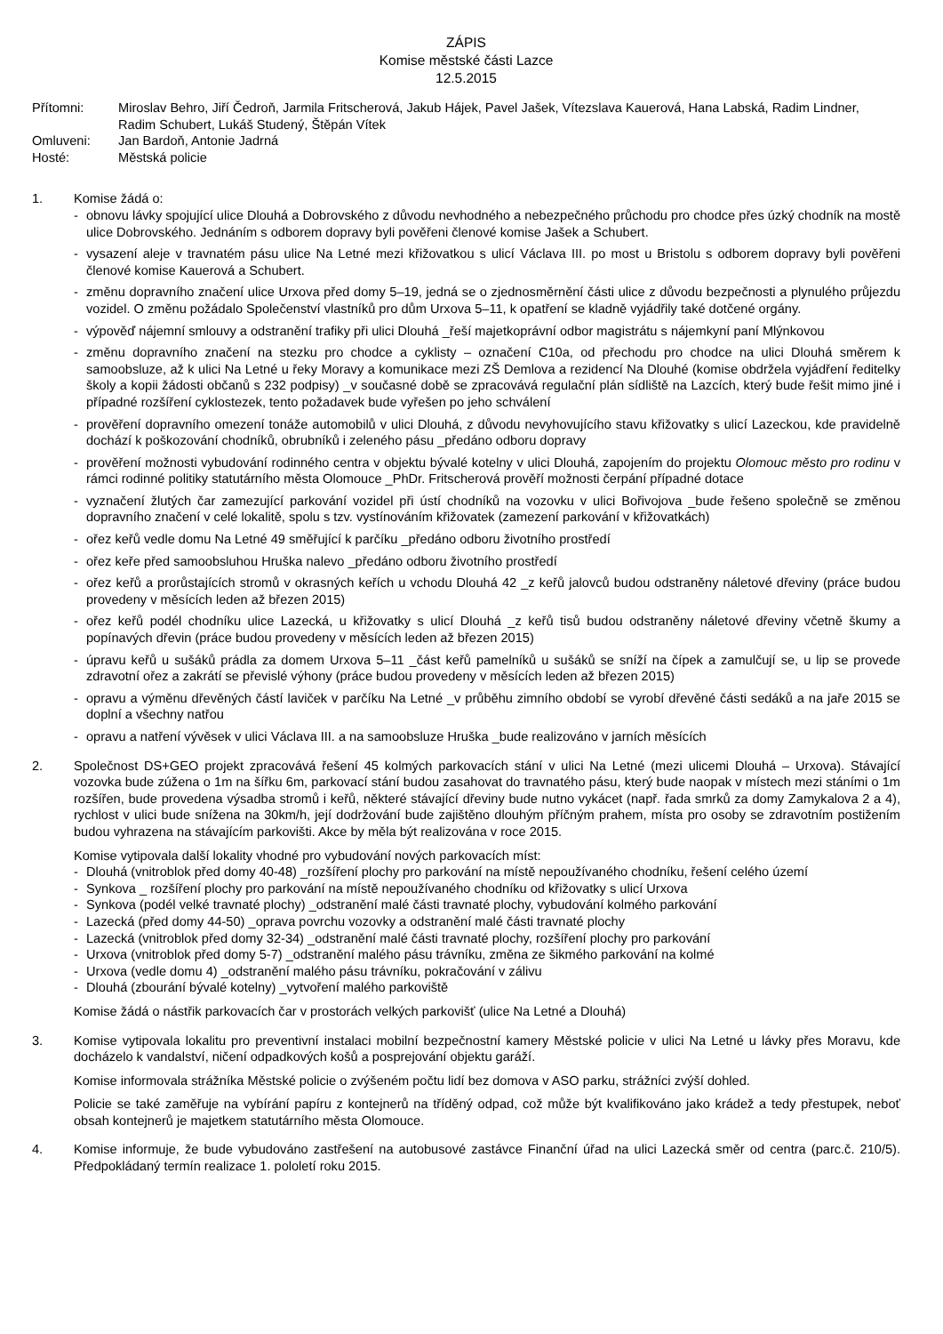ZÁPIS
Komise městské části Lazce
12.5.2015
Přítomni: Miroslav Behro, Jiří Čedroň, Jarmila Fritscherová, Jakub Hájek, Pavel Jašek, Vítezslava Kauerová, Hana Labská, Radim Lindner, Radim Schubert, Lukáš Studený, Štěpán Vítek
Omluveni: Jan Bardoň, Antonie Jadrná
Hosté: Městská policie
1. Komise žádá o:
- obnovu lávky spojující ulice Dlouhá a Dobrovského z důvodu nevhodného a nebezpečného průchodu pro chodce přes úzký chodník na mostě ulice Dobrovského. Jednáním s odborem dopravy byli pověřeni členové komise Jašek a Schubert.
- vysazení aleje v travnatém pásu ulice Na Letné mezi křižovatkou s ulicí Václava III. po most u Bristolu s odborem dopravy byli pověřeni členové komise Kauerová a Schubert.
- změnu dopravního značení ulice Urxova před domy 5–19, jedná se o zjednosměrnění části ulice z důvodu bezpečnosti a plynulého průjezdu vozidel. O změnu požádalo Společenství vlastníků pro dům Urxova 5–11, k opatření se kladně vyjádřily také dotčené orgány.
- výpověď nájemní smlouvy a odstranění trafiky při ulici Dlouhá _řeší majetkoprávní odbor magistrátu s nájemkyní paní Mlýnkovou
- změnu dopravního značení na stezku pro chodce a cyklisty – označení C10a, od přechodu pro chodce na ulici Dlouhá směrem k samoobsluze, až k ulici Na Letné u řeky Moravy a komunikace mezi ZŠ Demlova a rezidencí Na Dlouhé (komise obdržela vyjádření ředitelky školy a kopii žádosti občanů s 232 podpisy) _v současné době se zpracovává regulační plán sídliště na Lazcích, který bude řešit mimo jiné i případné rozšíření cyklostezek, tento požadavek bude vyřešen po jeho schválení
- prověření dopravního omezení tonáže automobilů v ulici Dlouhá, z důvodu nevyhovujícího stavu křižovatky s ulicí Lazeckou, kde pravidelně dochází k poškozování chodníků, obrubníků i zeleného pásu _předáno odboru dopravy
- prověření možnosti vybudování rodinného centra v objektu bývalé kotelny v ulici Dlouhá, zapojením do projektu Olomouc město pro rodinu v rámci rodinné politiky statutárního města Olomouce _PhDr. Fritscherová prověří možnosti čerpání případné dotace
- vyznačení žlutých čar zamezující parkování vozidel při ústí chodníků na vozovku v ulici Bořivojova _bude řešeno společně se změnou dopravního značení v celé lokalitě, spolu s tzv. vystínováním křižovatek (zamezení parkování v křižovatkách)
- ořez keřů vedle domu Na Letné 49 směřující k parčíku _předáno odboru životního prostředí
- ořez keře před samoobsluhou Hruška nalevo _předáno odboru životního prostředí
- ořez keřů a prorůstajících stromů v okrasných keřích u vchodu Dlouhá 42 _z keřů jalovců budou odstraněny náletové dřeviny (práce budou provedeny v měsících leden až březen 2015)
- ořez keřů podél chodníku ulice Lazecká, u křižovatky s ulicí Dlouhá _z keřů tisů budou odstraněny náletové dřeviny včetně škumy a popínavých dřevin (práce budou provedeny v měsících leden až březen 2015)
- úpravu keřů u sušáků prádla za domem Urxova 5–11 _část keřů pamelníků u sušáků se sníží na čípek a zamulčují se, u lip se provede zdravotní ořez a zakrátí se převislé výhony (práce budou provedeny v měsících leden až březen 2015)
- opravu a výměnu dřevěných částí laviček v parčíku Na Letné _v průběhu zimního období se vyrobí dřevěné části sedáků a na jaře 2015 se doplní a všechny natřou
- opravu a natření vývěsek v ulici Václava III. a na samoobsluze Hruška _bude realizováno v jarních měsících
2. Společnost DS+GEO projekt zpracovává řešení 45 kolmých parkovacích stání v ulici Na Letné (mezi ulicemi Dlouhá – Urxova). Stávající vozovka bude zúžena o 1m na šířku 6m, parkovací stání budou zasahovat do travnatého pásu, který bude naopak v místech mezi stáními o 1m rozšířen, bude provedena výsadba stromů i keřů, některé stávající dřeviny bude nutno vykácet (např. řada smrků za domy Zamykalova 2 a 4), rychlost v ulici bude snížena na 30km/h, její dodržování bude zajištěno dlouhým příčným prahem, místa pro osoby se zdravotním postižením budou vyhrazena na stávajícím parkovišti. Akce by měla být realizována v roce 2015.
Komise vytipovala další lokality vhodné pro vybudování nových parkovacích míst:
- Dlouhá (vnitroblok před domy 40-48) _rozšíření plochy pro parkování na místě nepoužívaného chodníku, řešení celého území
- Synkova _ rozšíření plochy pro parkování na místě nepoužívaného chodníku od křižovatky s ulicí Urxova
- Synkova (podél velké travnaté plochy) _odstranění malé části travnaté plochy, vybudování kolmého parkování
- Lazecká (před domy 44-50) _oprava povrchu vozovky a odstranění malé části travnaté plochy
- Lazecká (vnitroblok před domy 32-34) _odstranění malé části travnaté plochy, rozšíření plochy pro parkování
- Urxova (vnitroblok před domy 5-7) _odstranění malého pásu trávníku, změna ze šikmého parkování na kolmé
- Urxova (vedle domu 4) _odstranění malého pásu trávníku, pokračování v zálivu
- Dlouhá (zbourání bývalé kotelny) _vytvoření malého parkoviště
Komise žádá o nástřik parkovacích čar v prostorách velkých parkovišť (ulice Na Letné a Dlouhá)
3. Komise vytipovala lokalitu pro preventivní instalaci mobilní bezpečnostní kamery Městské policie v ulici Na Letné u lávky přes Moravu, kde docházelo k vandalství, ničení odpadkových košů a posprejování objektu garáží.
Komise informovala strážníka Městské policie o zvýšeném počtu lidí bez domova v ASO parku, strážníci zvýší dohled.
Policie se také zaměřuje na vybírání papíru z kontejnerů na tříděný odpad, což může být kvalifikováno jako krádež a tedy přestupek, neboť obsah kontejnerů je majetkem statutárního města Olomouce.
4. Komise informuje, že bude vybudováno zastřešení na autobusové zastávce Finanční úřad na ulici Lazecká směr od centra (parc.č. 210/5). Předpokládaný termín realizace 1. pololetí roku 2015.